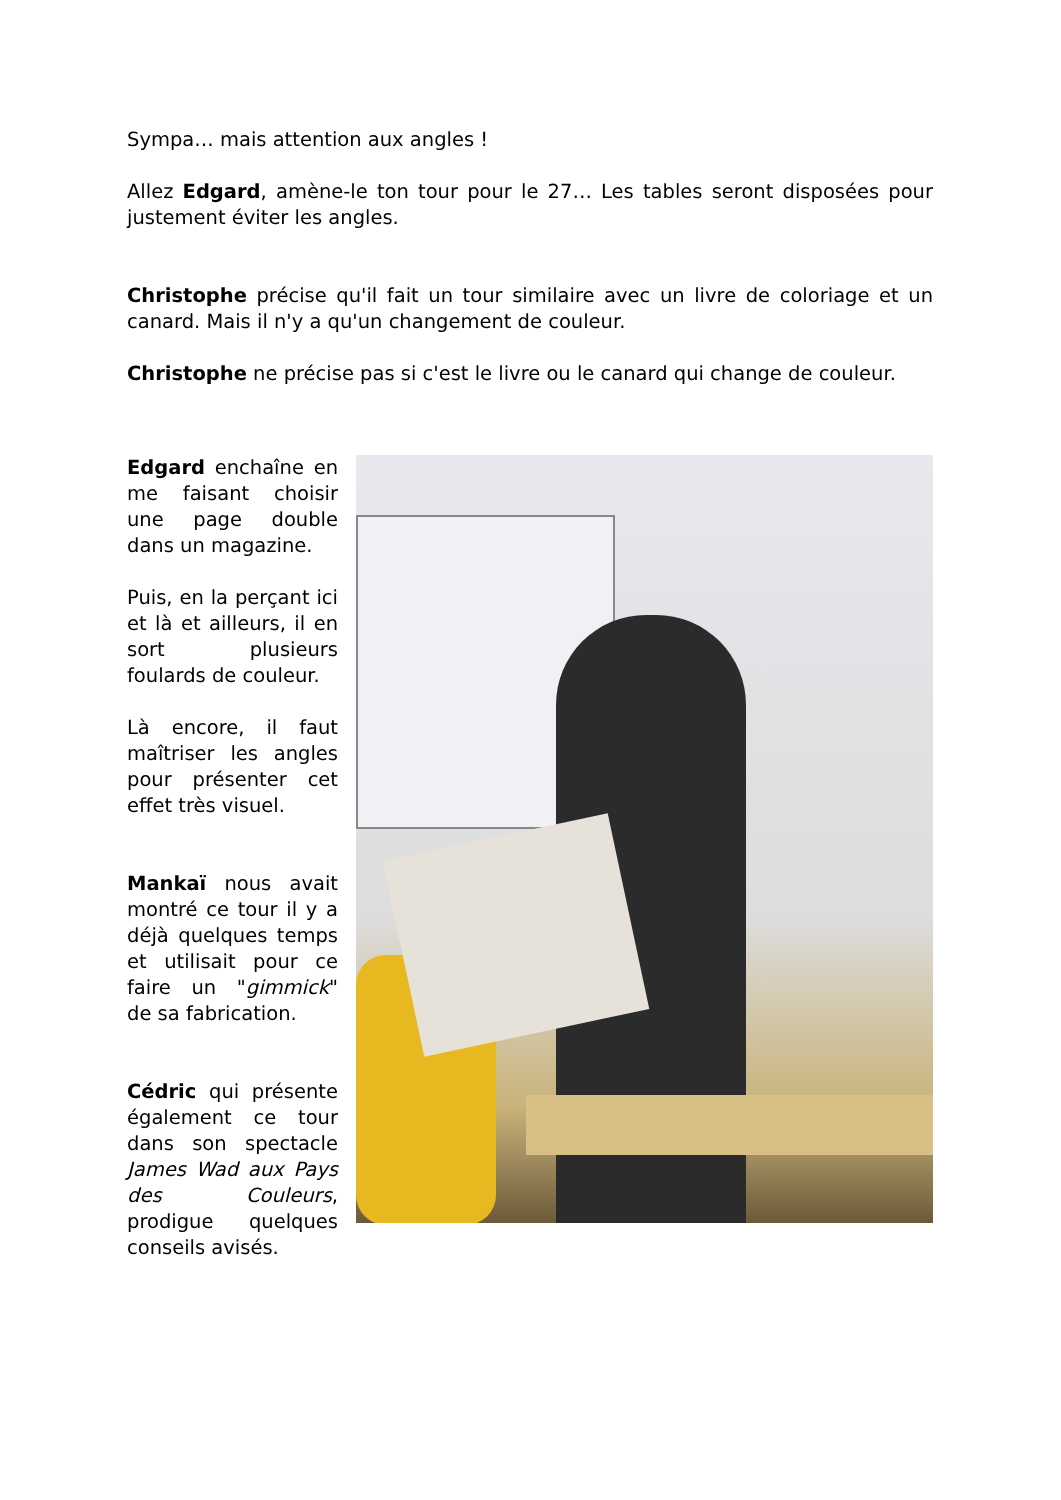Sympa… mais attention aux angles !
Allez Edgard, amène-le ton tour pour le 27… Les tables seront disposées pour justement éviter les angles.
Christophe précise qu'il fait un tour similaire avec un livre de coloriage et un canard. Mais il n'y a qu'un changement de couleur.
Christophe ne précise pas si c'est le livre ou le canard qui change de couleur.
Edgard enchaîne en me faisant choisir une page double dans un magazine.
Puis, en la perçant ici et là et ailleurs, il en sort plusieurs foulards de couleur.
Là encore, il faut maîtriser les angles pour présenter cet effet très visuel.
Mankaï nous avait montré ce tour il y a déjà quelques temps et utilisait pour ce faire un "gimmick" de sa fabrication.
Cédric qui présente également ce tour dans son spectacle James Wad aux Pays des Couleurs, prodigue quelques conseils avisés.